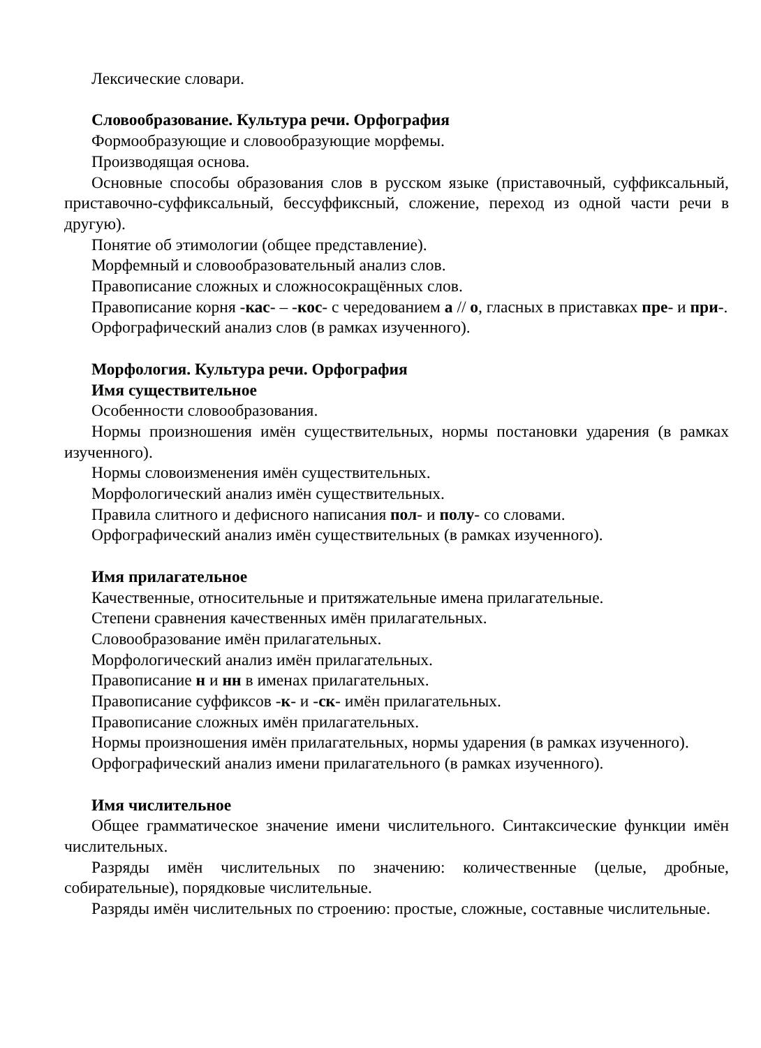Лексические словари.
Словообразование. Культура речи. Орфография
Формообразующие и словообразующие морфемы.
Производящая основа.
Основные способы образования слов в русском языке (приставочный, суффиксальный, приставочно-суффиксальный, бессуффиксный, сложение, переход из одной части речи в другую).
Понятие об этимологии (общее представление).
Морфемный и словообразовательный анализ слов.
Правописание сложных и сложносокращённых слов.
Правописание корня -кас- – -кос- с чередованием а // о, гласных в приставках пре- и при-.
Орфографический анализ слов (в рамках изученного).
Морфология. Культура речи. Орфография
Имя существительное
Особенности словообразования.
Нормы произношения имён существительных, нормы постановки ударения (в рамках изученного).
Нормы словоизменения имён существительных.
Морфологический анализ имён существительных.
Правила слитного и дефисного написания пол- и полу- со словами.
Орфографический анализ имён существительных (в рамках изученного).
Имя прилагательное
Качественные, относительные и притяжательные имена прилагательные.
Степени сравнения качественных имён прилагательных.
Словообразование имён прилагательных.
Морфологический анализ имён прилагательных.
Правописание н и нн в именах прилагательных.
Правописание суффиксов -к- и -ск- имён прилагательных.
Правописание сложных имён прилагательных.
Нормы произношения имён прилагательных, нормы ударения (в рамках изученного).
Орфографический анализ имени прилагательного (в рамках изученного).
Имя числительное
Общее грамматическое значение имени числительного. Синтаксические функции имён числительных.
Разряды имён числительных по значению: количественные (целые, дробные, собирательные), порядковые числительные.
Разряды имён числительных по строению: простые, сложные, составные числительные.